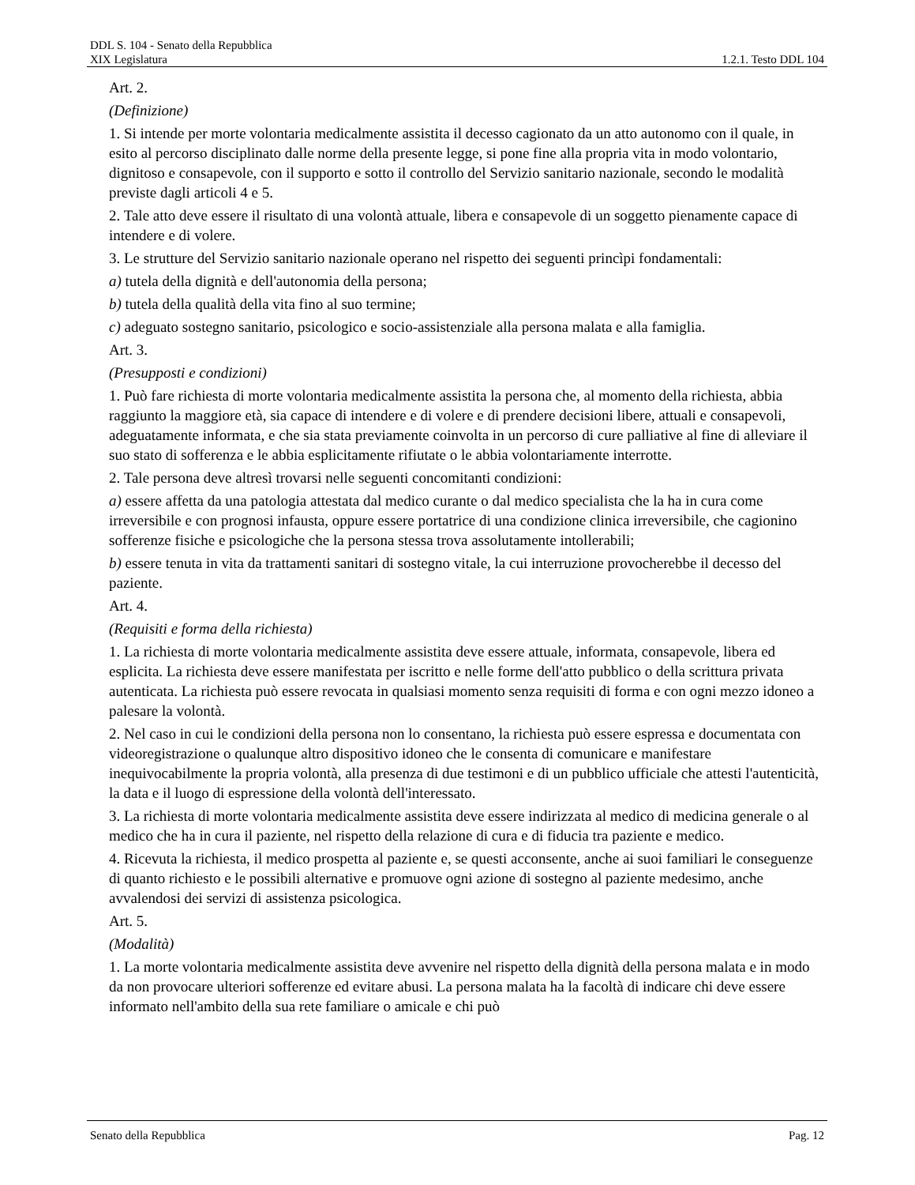DDL S. 104 - Senato della Repubblica
XIX Legislatura 1.2.1. Testo DDL 104
Art. 2.
(Definizione)
1. Si intende per morte volontaria medicalmente assistita il decesso cagionato da un atto autonomo con il quale, in esito al percorso disciplinato dalle norme della presente legge, si pone fine alla propria vita in modo volontario, dignitoso e consapevole, con il supporto e sotto il controllo del Servizio sanitario nazionale, secondo le modalità previste dagli articoli 4 e 5.
2. Tale atto deve essere il risultato di una volontà attuale, libera e consapevole di un soggetto pienamente capace di intendere e di volere.
3. Le strutture del Servizio sanitario nazionale operano nel rispetto dei seguenti princìpi fondamentali:
a) tutela della dignità e dell'autonomia della persona;
b) tutela della qualità della vita fino al suo termine;
c) adeguato sostegno sanitario, psicologico e socio-assistenziale alla persona malata e alla famiglia.
Art. 3.
(Presupposti e condizioni)
1. Può fare richiesta di morte volontaria medicalmente assistita la persona che, al momento della richiesta, abbia raggiunto la maggiore età, sia capace di intendere e di volere e di prendere decisioni libere, attuali e consapevoli, adeguatamente informata, e che sia stata previamente coinvolta in un percorso di cure palliative al fine di alleviare il suo stato di sofferenza e le abbia esplicitamente rifiutate o le abbia volontariamente interrotte.
2. Tale persona deve altresì trovarsi nelle seguenti concomitanti condizioni:
a) essere affetta da una patologia attestata dal medico curante o dal medico specialista che la ha in cura come irreversibile e con prognosi infausta, oppure essere portatrice di una condizione clinica irreversibile, che cagionino sofferenze fisiche e psicologiche che la persona stessa trova assolutamente intollerabili;
b) essere tenuta in vita da trattamenti sanitari di sostegno vitale, la cui interruzione provocherebbe il decesso del paziente.
Art. 4.
(Requisiti e forma della richiesta)
1. La richiesta di morte volontaria medicalmente assistita deve essere attuale, informata, consapevole, libera ed esplicita. La richiesta deve essere manifestata per iscritto e nelle forme dell'atto pubblico o della scrittura privata autenticata. La richiesta può essere revocata in qualsiasi momento senza requisiti di forma e con ogni mezzo idoneo a palesare la volontà.
2. Nel caso in cui le condizioni della persona non lo consentano, la richiesta può essere espressa e documentata con videoregistrazione o qualunque altro dispositivo idoneo che le consenta di comunicare e manifestare inequivocabilmente la propria volontà, alla presenza di due testimoni e di un pubblico ufficiale che attesti l'autenticità, la data e il luogo di espressione della volontà dell'interessato.
3. La richiesta di morte volontaria medicalmente assistita deve essere indirizzata al medico di medicina generale o al medico che ha in cura il paziente, nel rispetto della relazione di cura e di fiducia tra paziente e medico.
4. Ricevuta la richiesta, il medico prospetta al paziente e, se questi acconsente, anche ai suoi familiari le conseguenze di quanto richiesto e le possibili alternative e promuove ogni azione di sostegno al paziente medesimo, anche avvalendosi dei servizi di assistenza psicologica.
Art. 5.
(Modalità)
1. La morte volontaria medicalmente assistita deve avvenire nel rispetto della dignità della persona malata e in modo da non provocare ulteriori sofferenze ed evitare abusi. La persona malata ha la facoltà di indicare chi deve essere informato nell'ambito della sua rete familiare o amicale e chi può
Senato della Repubblica Pag. 12